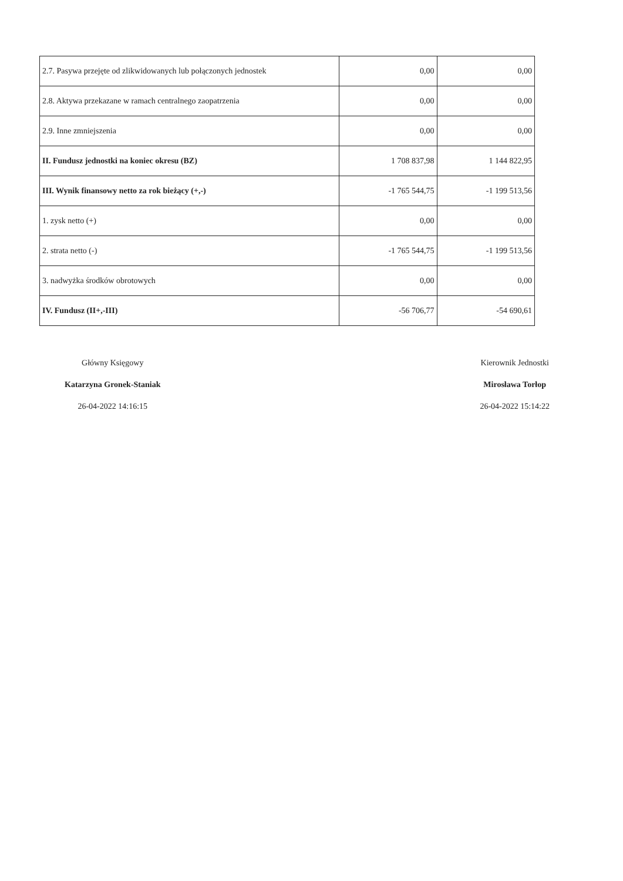| 2.7. Pasywa przejęte od zlikwidowanych lub połączonych jednostek | 0,00 | 0,00 |
| 2.8. Aktywa przekazane w ramach centralnego zaopatrzenia | 0,00 | 0,00 |
| 2.9. Inne zmniejszenia | 0,00 | 0,00 |
| II. Fundusz jednostki na koniec okresu (BZ) | 1 708 837,98 | 1 144 822,95 |
| III. Wynik finansowy netto za rok bieżący (+,-) | -1 765 544,75 | -1 199 513,56 |
| 1. zysk netto (+) | 0,00 | 0,00 |
| 2. strata netto (-) | -1 765 544,75 | -1 199 513,56 |
| 3. nadwyżka środków obrotowych | 0,00 | 0,00 |
| IV. Fundusz (II+,-III) | -56 706,77 | -54 690,61 |
Główny Księgowy
Katarzyna Gronek-Staniak
26-04-2022 14:16:15
Kierownik Jednostki
Mirosława Torłop
26-04-2022 15:14:22